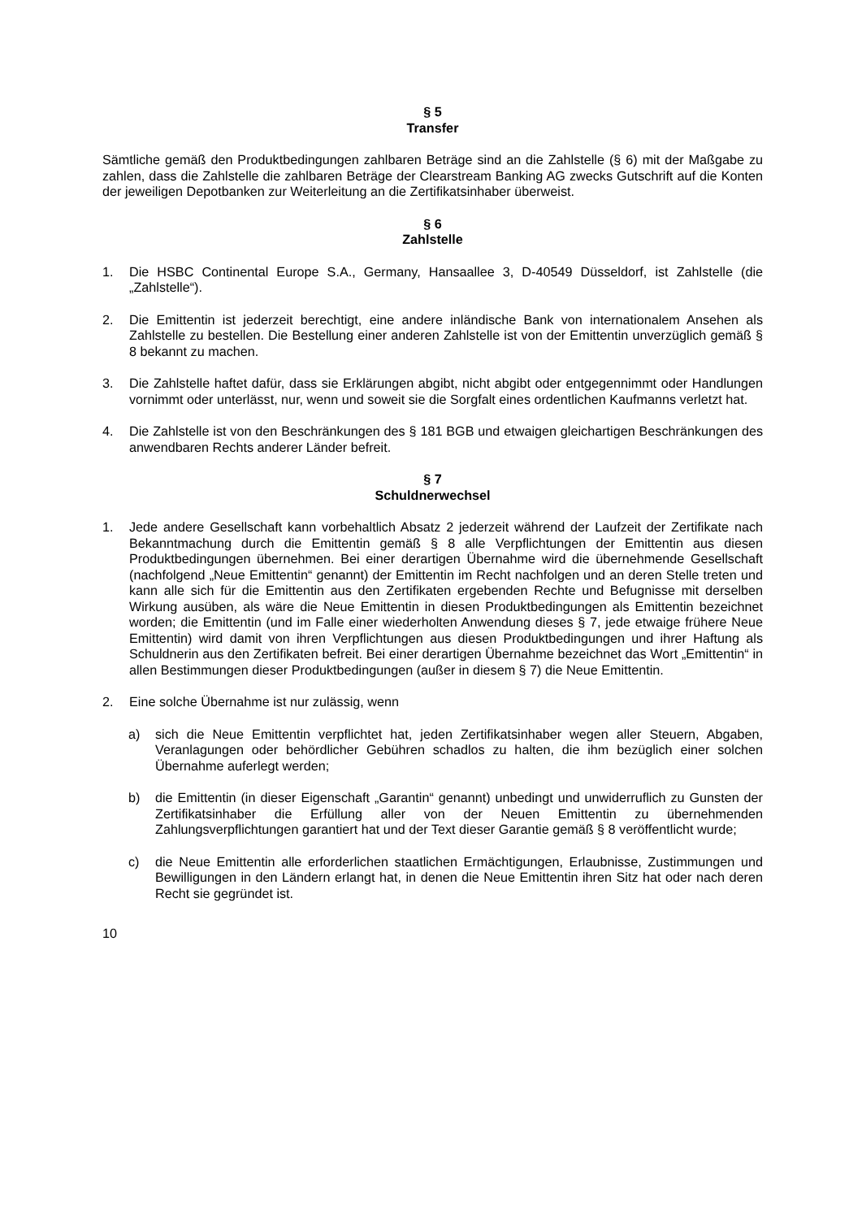§ 5
Transfer
Sämtliche gemäß den Produktbedingungen zahlbaren Beträge sind an die Zahlstelle (§ 6) mit der Maßgabe zu zahlen, dass die Zahlstelle die zahlbaren Beträge der Clearstream Banking AG zwecks Gutschrift auf die Konten der jeweiligen Depotbanken zur Weiterleitung an die Zertifikatsinhaber überweist.
§ 6
Zahlstelle
1. Die HSBC Continental Europe S.A., Germany, Hansaallee 3, D-40549 Düsseldorf, ist Zahlstelle (die „Zahlstelle“).
2. Die Emittentin ist jederzeit berechtigt, eine andere inländische Bank von internationalem Ansehen als Zahlstelle zu bestellen. Die Bestellung einer anderen Zahlstelle ist von der Emittentin unverzüglich gemäß § 8 bekannt zu machen.
3. Die Zahlstelle haftet dafür, dass sie Erklärungen abgibt, nicht abgibt oder entgegennimmt oder Handlungen vornimmt oder unterlässt, nur, wenn und soweit sie die Sorgfalt eines ordentlichen Kaufmanns verletzt hat.
4. Die Zahlstelle ist von den Beschränkungen des § 181 BGB und etwaigen gleichartigen Beschränkungen des anwendbaren Rechts anderer Länder befreit.
§ 7
Schuldnerwechsel
1. Jede andere Gesellschaft kann vorbehaltlich Absatz 2 jederzeit während der Laufzeit der Zertifikate nach Bekanntmachung durch die Emittentin gemäß § 8 alle Verpflichtungen der Emittentin aus diesen Produktbedingungen übernehmen. Bei einer derartigen Übernahme wird die übernehmende Gesellschaft (nachfolgend „Neue Emittentin“ genannt) der Emittentin im Recht nachfolgen und an deren Stelle treten und kann alle sich für die Emittentin aus den Zertifikaten ergebenden Rechte und Befugnisse mit derselben Wirkung ausüben, als wäre die Neue Emittentin in diesen Produktbedingungen als Emittentin bezeichnet worden; die Emittentin (und im Falle einer wiederholten Anwendung dieses § 7, jede etwaige frühere Neue Emittentin) wird damit von ihren Verpflichtungen aus diesen Produktbedingungen und ihrer Haftung als Schuldnerin aus den Zertifikaten befreit. Bei einer derartigen Übernahme bezeichnet das Wort „Emittentin“ in allen Bestimmungen dieser Produktbedingungen (außer in diesem § 7) die Neue Emittentin.
2. Eine solche Übernahme ist nur zulässig, wenn
a) sich die Neue Emittentin verpflichtet hat, jeden Zertifikatsinhaber wegen aller Steuern, Abgaben, Veranlagungen oder behördlicher Gebühren schadlos zu halten, die ihm bezüglich einer solchen Übernahme auferlegt werden;
b) die Emittentin (in dieser Eigenschaft „Garantin“ genannt) unbedingt und unwiderruflich zu Gunsten der Zertifikatsinhaber die Erfüllung aller von der Neuen Emittentin zu übernehmenden Zahlungsverpflichtungen garantiert hat und der Text dieser Garantie gemäß § 8 veröffentlicht wurde;
c) die Neue Emittentin alle erforderlichen staatlichen Ermächtigungen, Erlaubnisse, Zustimmungen und Bewilligungen in den Ländern erlangt hat, in denen die Neue Emittentin ihren Sitz hat oder nach deren Recht sie gegründet ist.
10